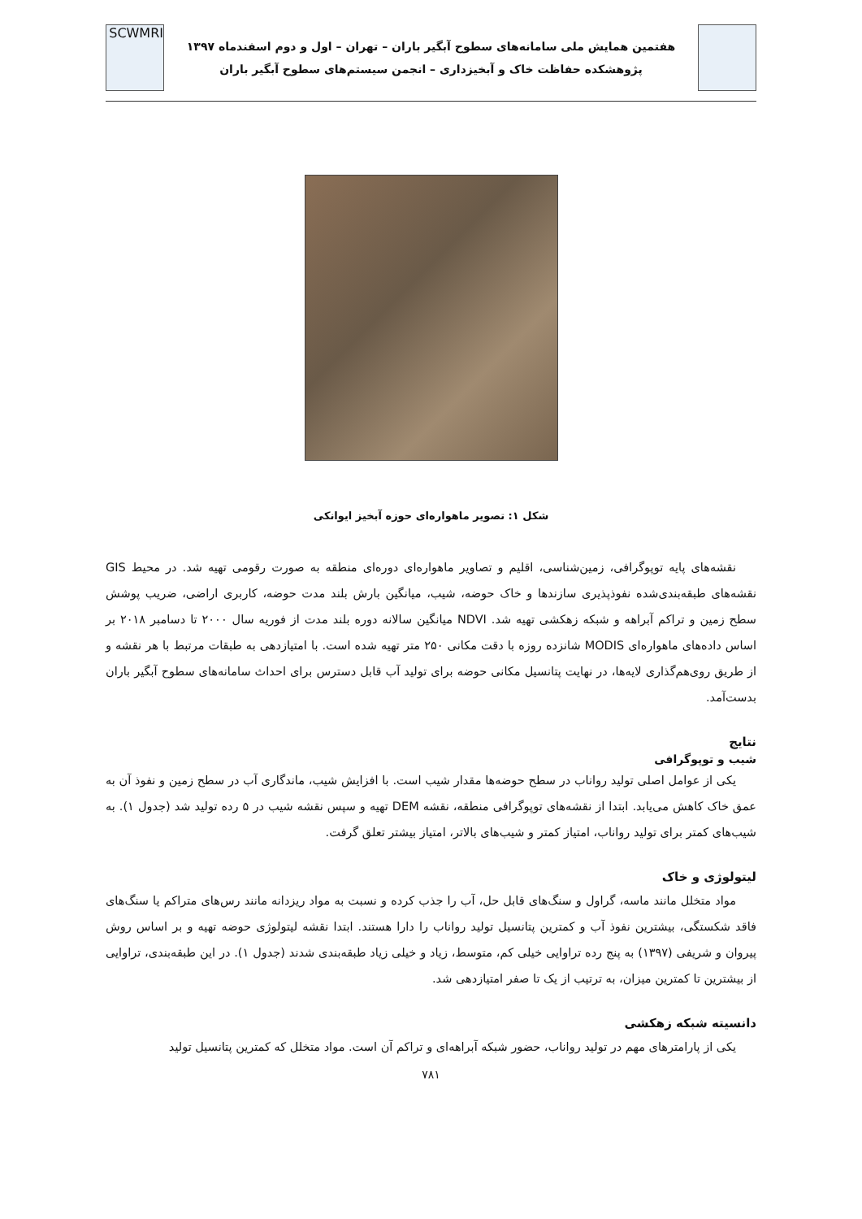هفتمین همایش ملی سامانه‌های سطوح آبگیر باران – تهران – اول و دوم اسفندماه ۱۳۹۷
پژوهشکده حفاظت خاک و آبخیزداری – انجمن سیستم‌های سطوح آبگیر باران
SCWMRI
شکل ۱: تصویر ماهواره‌ای حوزه آبخیز ایوانکی
نقشه‌های پایه توپوگرافی، زمین‌شناسی، اقلیم و تصاویر ماهواره‌ای دوره‌ای منطقه به صورت رقومی تهیه شد. در محیط GIS نقشه‌های طبقه‌بندی‌شده نفوذپذیری سازندها و خاک حوضه، شیب، میانگین بارش بلند مدت حوضه، کاربری اراضی، ضریب پوشش سطح زمین و تراکم آبراهه و شبکه زهکشی تهیه شد. NDVI میانگین سالانه دوره بلند مدت از فوریه سال ۲۰۰۰ تا دسامبر ۲۰۱۸ بر اساس داده‌های ماهواره‌ای MODIS شانزده روزه با دقت مکانی ۲۵۰ متر تهیه شده است. با امتیازدهی به طبقات مرتبط با هر نقشه و از طریق روی‌هم‌گذاری لایه‌ها، در نهایت پتانسیل مکانی حوضه برای تولید آب قابل دسترس برای احداث سامانه‌های سطوح آبگیر باران بدست‌آمد.
نتایج
شیب و توپوگرافی
یکی از عوامل اصلی تولید رواناب در سطح حوضه‌ها مقدار شیب است. با افزایش شیب، ماندگاری آب در سطح زمین و نفوذ آن به عمق خاک کاهش می‌یابد. ابتدا از نقشه‌های توپوگرافی منطقه، نقشه DEM تهیه و سپس نقشه شیب در ۵ رده تولید شد (جدول ۱). به شیب‌های کمتر برای تولید رواناب، امتیاز کمتر و شیب‌های بالاتر، امتیاز بیشتر تعلق گرفت.
لیتولوژی و خاک
مواد متخلل مانند ماسه، گراول و سنگ‌های قابل حل، آب را جذب کرده و نسبت به مواد ریزدانه مانند رس‌های متراکم یا سنگ‌های فاقد شکستگی، بیشترین نفوذ آب و کمترین پتانسیل تولید رواناب را دارا هستند. ابتدا نقشه لیتولوژی حوضه تهیه و بر اساس روش پیروان و شریفی (۱۳۹۷) به پنج رده تراوایی خیلی کم، متوسط، زیاد و خیلی زیاد طبقه‌بندی شدند (جدول ۱). در این طبقه‌بندی، تراوایی از بیشترین تا کمترین میزان، به ترتیب از یک تا صفر امتیازدهی شد.
دانسیته شبکه زهکشی
یکی از پارامترهای مهم در تولید رواناب، حضور شبکه آبراهه‌ای و تراکم آن است. مواد متخلل که کمترین پتانسیل تولید
۷۸۱